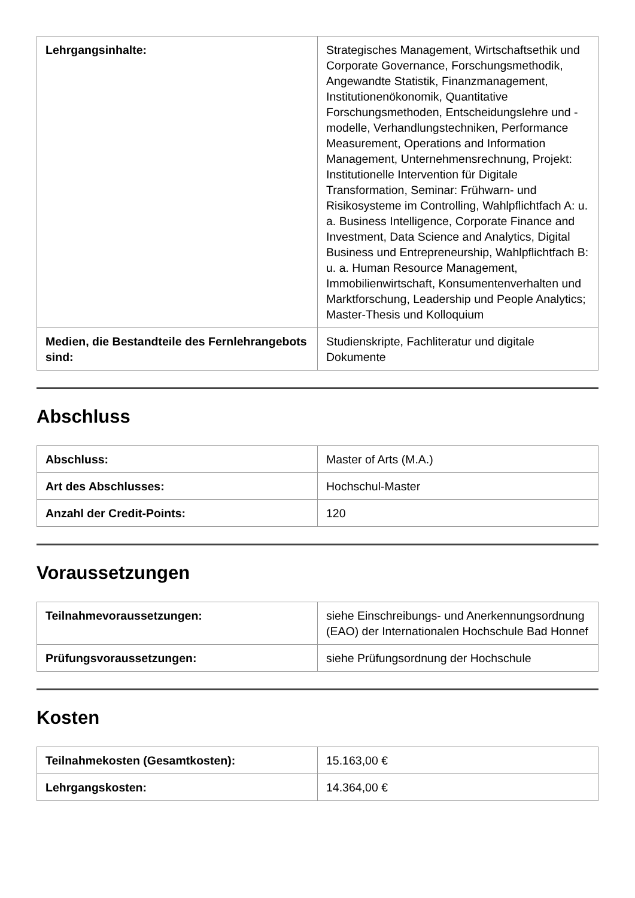| Lehrgangsinhalte: | Strategisches Management, Wirtschaftsethik und Corporate Governance, Forschungsmethodik, Angewandte Statistik, Finanzmanagement, Institutionenökonomik, Quantitative Forschungsmethoden, Entscheidungslehre und -modelle, Verhandlungstechniken, Performance Measurement, Operations and Information Management, Unternehmensrechnung, Projekt: Institutionelle Intervention für Digitale Transformation, Seminar: Frühwarn- und Risikosysteme im Controlling, Wahlpflichtfach A: u. a. Business Intelligence, Corporate Finance and Investment, Data Science and Analytics, Digital Business und Entrepreneurship, Wahlpflichtfach B: u. a. Human Resource Management, Immobilienwirtschaft, Konsumentenverhalten und Marktforschung, Leadership und People Analytics; Master-Thesis und Kolloquium |
| Medien, die Bestandteile des Fernlehrangebots sind: | Studienskripte, Fachliteratur und digitale Dokumente |
Abschluss
| Abschluss: | Master of Arts (M.A.) |
| Art des Abschlusses: | Hochschul-Master |
| Anzahl der Credit-Points: | 120 |
Voraussetzungen
| Teilnahmevoraussetzungen: | siehe Einschreibungs- und Anerkennungsordnung (EAO) der Internationalen Hochschule Bad Honnef |
| Prüfungsvoraussetzungen: | siehe Prüfungsordnung der Hochschule |
Kosten
| Teilnahmekosten (Gesamtkosten): | 15.163,00 € |
| Lehrgangskosten: | 14.364,00 € |